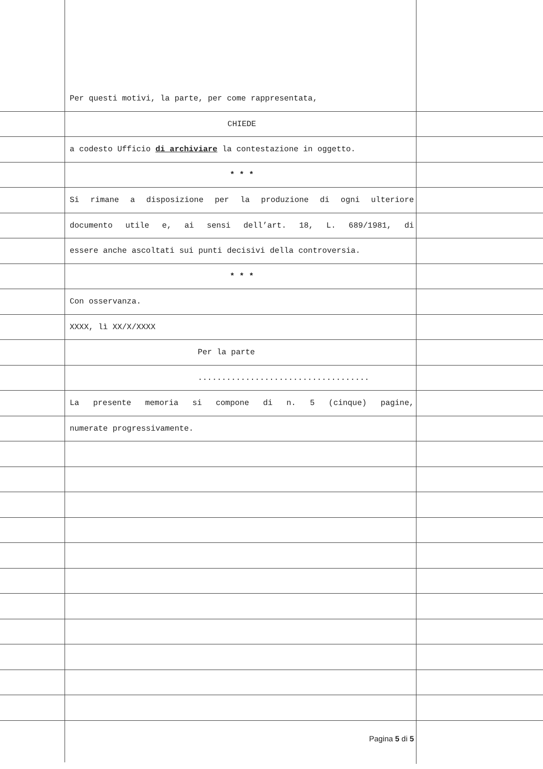Per questi motivi, la parte, per come rappresentata,
CHIEDE
a codesto Ufficio di archiviare la contestazione in oggetto.
* * *
Si rimane a disposizione per la produzione di ogni ulteriore
documento utile e, ai sensi dell’art. 18, L. 689/1981, di
essere anche ascoltati sui punti decisivi della controversia.
* * *
Con osservanza.
XXXX, lì XX/X/XXXX
Per la parte
....................................
La presente memoria si compone di n. 5 (cinque) pagine,
numerate progressivamente.
Pagina 5 di 5